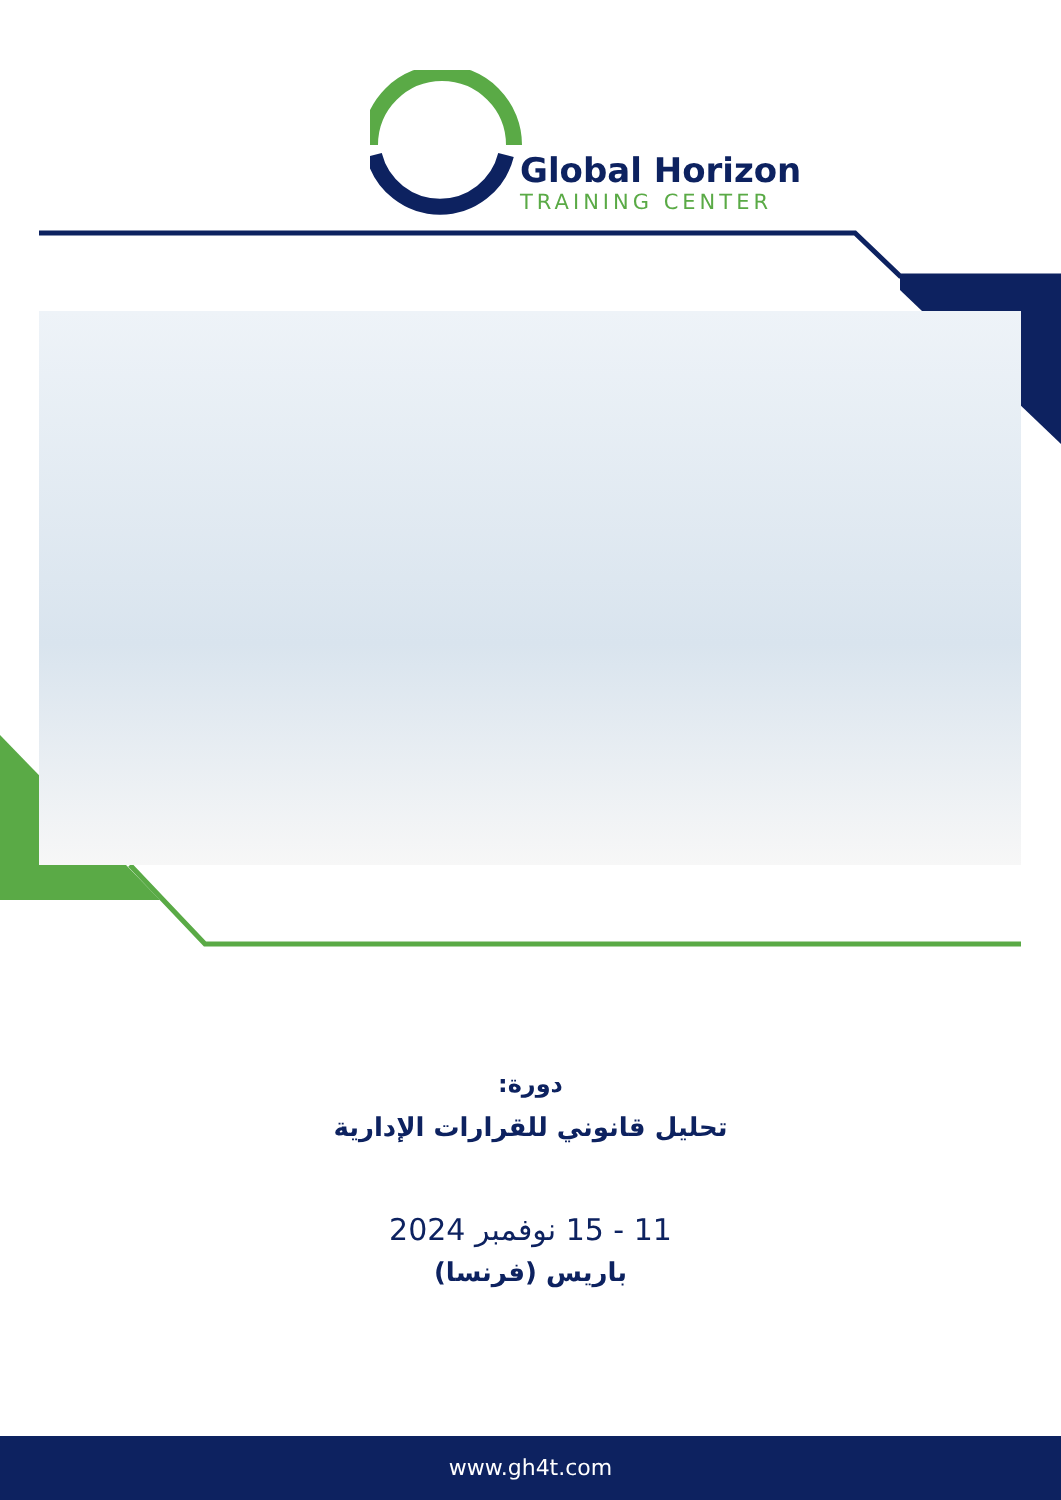Global Horizon
TRAINING CENTER
دورة:
تحليل قانوني للقرارات الإدارية
11 - 15 نوفمبر 2024
باريس (فرنسا)
www.gh4t.com